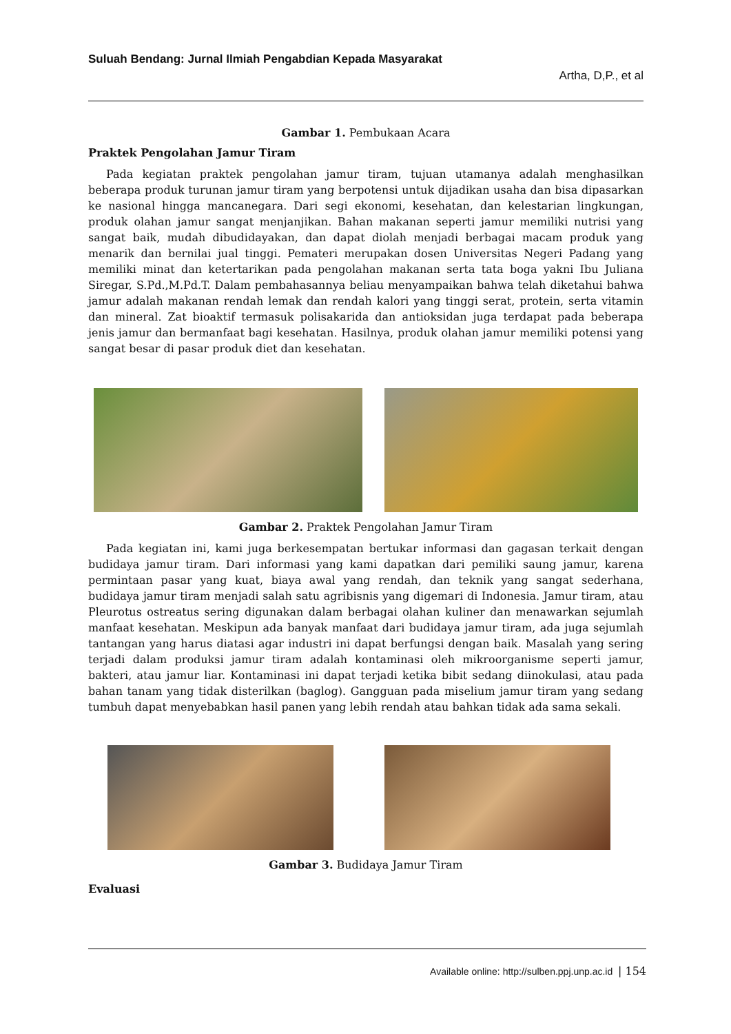Suluah Bendang: Jurnal Ilmiah Pengabdian Kepada Masyarakat
Artha, D,P., et al
Gambar 1. Pembukaan Acara
Praktek Pengolahan Jamur Tiram
Pada kegiatan praktek pengolahan jamur tiram, tujuan utamanya adalah menghasilkan beberapa produk turunan jamur tiram yang berpotensi untuk dijadikan usaha dan bisa dipasarkan ke nasional hingga mancanegara. Dari segi ekonomi, kesehatan, dan kelestarian lingkungan, produk olahan jamur sangat menjanjikan. Bahan makanan seperti jamur memiliki nutrisi yang sangat baik, mudah dibudidayakan, dan dapat diolah menjadi berbagai macam produk yang menarik dan bernilai jual tinggi. Pemateri merupakan dosen Universitas Negeri Padang yang memiliki minat dan ketertarikan pada pengolahan makanan serta tata boga yakni Ibu Juliana Siregar, S.Pd.,M.Pd.T. Dalam pembahasannya beliau menyampaikan bahwa telah diketahui bahwa jamur adalah makanan rendah lemak dan rendah kalori yang tinggi serat, protein, serta vitamin dan mineral. Zat bioaktif termasuk polisakarida dan antioksidan juga terdapat pada beberapa jenis jamur dan bermanfaat bagi kesehatan. Hasilnya, produk olahan jamur memiliki potensi yang sangat besar di pasar produk diet dan kesehatan.
Gambar 2. Praktek Pengolahan Jamur Tiram
Pada kegiatan ini, kami juga berkesempatan bertukar informasi dan gagasan terkait dengan budidaya jamur tiram. Dari informasi yang kami dapatkan dari pemiliki saung jamur, karena permintaan pasar yang kuat, biaya awal yang rendah, dan teknik yang sangat sederhana, budidaya jamur tiram menjadi salah satu agribisnis yang digemari di Indonesia. Jamur tiram, atau Pleurotus ostreatus sering digunakan dalam berbagai olahan kuliner dan menawarkan sejumlah manfaat kesehatan. Meskipun ada banyak manfaat dari budidaya jamur tiram, ada juga sejumlah tantangan yang harus diatasi agar industri ini dapat berfungsi dengan baik. Masalah yang sering terjadi dalam produksi jamur tiram adalah kontaminasi oleh mikroorganisme seperti jamur, bakteri, atau jamur liar. Kontaminasi ini dapat terjadi ketika bibit sedang diinokulasi, atau pada bahan tanam yang tidak disterilkan (baglog). Gangguan pada miselium jamur tiram yang sedang tumbuh dapat menyebabkan hasil panen yang lebih rendah atau bahkan tidak ada sama sekali.
Gambar 3. Budidaya Jamur Tiram
Evaluasi
Available online: http://sulben.ppj.unp.ac.id | 154